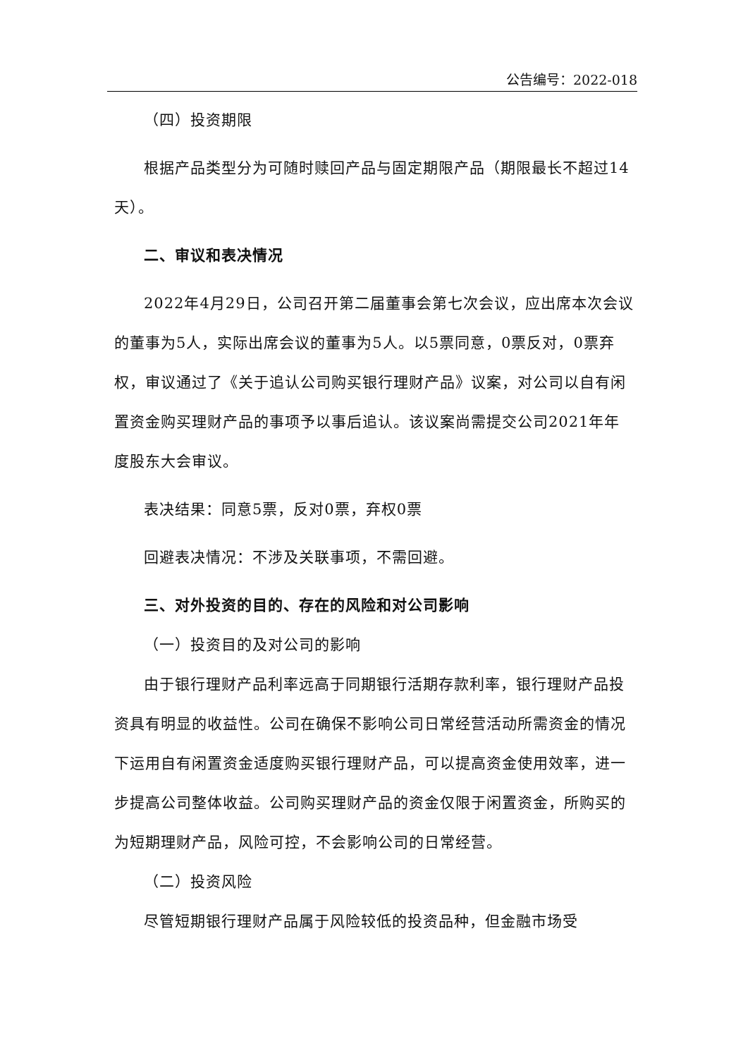公告编号：2022-018
（四）投资期限
根据产品类型分为可随时赎回产品与固定期限产品（期限最长不超过14天）。
二、审议和表决情况
2022年4月29日，公司召开第二届董事会第七次会议，应出席本次会议的董事为5人，实际出席会议的董事为5人。以5票同意，0票反对，0票弃权，审议通过了《关于追认公司购买银行理财产品》议案，对公司以自有闲置资金购买理财产品的事项予以事后追认。该议案尚需提交公司2021年年度股东大会审议。
表决结果：同意5票，反对0票，弃权0票
回避表决情况：不涉及关联事项，不需回避。
三、对外投资的目的、存在的风险和对公司影响
（一）投资目的及对公司的影响
由于银行理财产品利率远高于同期银行活期存款利率，银行理财产品投资具有明显的收益性。公司在确保不影响公司日常经营活动所需资金的情况下运用自有闲置资金适度购买银行理财产品，可以提高资金使用效率，进一步提高公司整体收益。公司购买理财产品的资金仅限于闲置资金，所购买的为短期理财产品，风险可控，不会影响公司的日常经营。
（二）投资风险
尽管短期银行理财产品属于风险较低的投资品种，但金融市场受